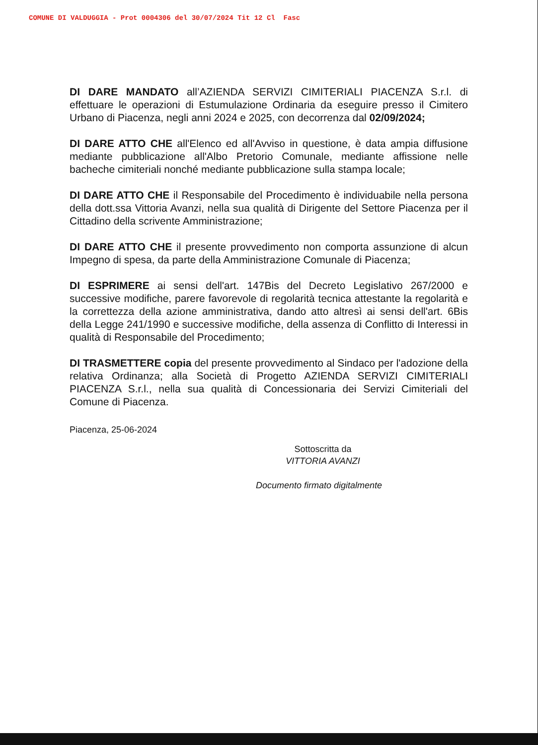COMUNE DI VALDUGGIA - Prot 0004306 del 30/07/2024 Tit 12 Cl Fasc
DI DARE MANDATO all’AZIENDA SERVIZI CIMITERIALI PIACENZA S.r.l. di effettuare le operazioni di Estumulazione Ordinaria da eseguire presso il Cimitero Urbano di Piacenza, negli anni 2024 e 2025, con decorrenza dal 02/09/2024;
DI DARE ATTO CHE all'Elenco ed all'Avviso in questione, è data ampia diffusione mediante pubblicazione all'Albo Pretorio Comunale, mediante affissione nelle bacheche cimiteriali nonché mediante pubblicazione sulla stampa locale;
DI DARE ATTO CHE il Responsabile del Procedimento è individuabile nella persona della dott.ssa Vittoria Avanzi, nella sua qualità di Dirigente del Settore Piacenza per il Cittadino della scrivente Amministrazione;
DI DARE ATTO CHE il presente provvedimento non comporta assunzione di alcun Impegno di spesa, da parte della Amministrazione Comunale di Piacenza;
DI ESPRIMERE ai sensi dell'art. 147Bis del Decreto Legislativo 267/2000 e successive modifiche, parere favorevole di regolarità tecnica attestante la regolarità e la correttezza della azione amministrativa, dando atto altresì ai sensi dell'art. 6Bis della Legge 241/1990 e successive modifiche, della assenza di Conflitto di Interessi in qualità di Responsabile del Procedimento;
DI TRASMETTERE copia del presente provvedimento al Sindaco per l'adozione della relativa Ordinanza; alla Società di Progetto AZIENDA SERVIZI CIMITERIALI PIACENZA S.r.l., nella sua qualità di Concessionaria dei Servizi Cimiteriali del Comune di Piacenza.
Piacenza, 25-06-2024
Sottoscritta da
VITTORIA AVANZI
Documento firmato digitalmente